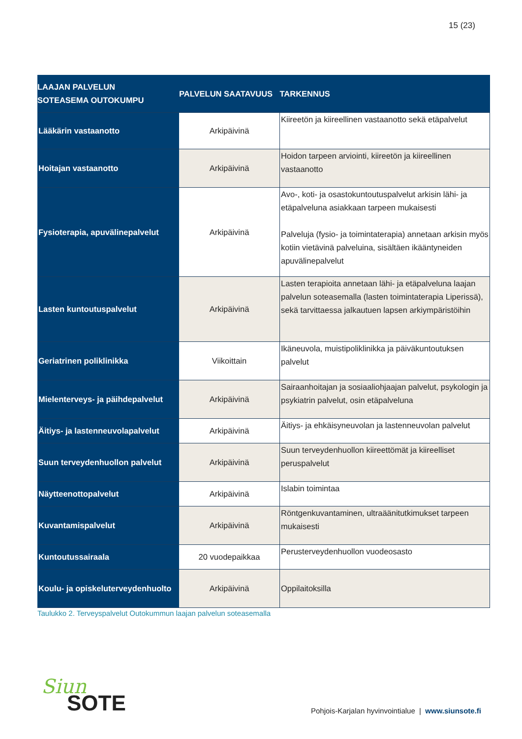15 (23)
| LAAJAN PALVELUN SOTEASEMA OUTOKUMPU | PALVELUN SAATAVUUS | TARKENNUS |
| --- | --- | --- |
| Lääkärin vastaanotto | Arkipäivinä | Kiireetön ja kiireellinen vastaanotto sekä etäpalvelut |
| Hoitajan vastaanotto | Arkipäivinä | Hoidon tarpeen arviointi, kiireetön ja kiireellinen vastaanotto |
| Fysioterapia, apuvälinepalvelut | Arkipäivinä | Avo-, koti- ja osastokuntoutuspalvelut arkisin lähi- ja etäpalveluna asiakkaan tarpeen mukaisesti Palveluja (fysio- ja toimintaterapia) annetaan arkisin myös kotiin vietävinä palveluina, sisältäen ikääntyneiden apuvälinepalvelut |
| Lasten kuntoutuspalvelut | Arkipäivinä | Lasten terapioita annetaan lähi- ja etäpalveluna laajan palvelun soteasemalla (lasten toimintaterapia Liperissä), sekä tarvittaessa jalkautuen lapsen arkiympäristöihin |
| Geriatrinen poliklinikka | Viikoittain | Ikäneuvola, muistipoliklinikka ja päiväkuntoutuksen palvelut |
| Mielenterveys- ja päihdepalvelut | Arkipäivinä | Sairaanhoitajan ja sosiaaliohjaajan palvelut, psykologin ja psykiatrin palvelut, osin etäpalveluna |
| Äitiys- ja lastenneuvolapalvelut | Arkipäivinä | Äitiys- ja ehkäisyneuvolan ja lastenneuvolan palvelut |
| Suun terveydenhuollon palvelut | Arkipäivinä | Suun terveydenhuollon kiireettömät ja kiireelliset peruspalvelut |
| Näytteenottopalvelut | Arkipäivinä | Islabin toimintaa |
| Kuvantamispalvelut | Arkipäivinä | Röntgenkuvantaminen, ultraäänitutkimukset tarpeen mukaisesti |
| Kuntoutussairaala | 20 vuodepaikkaa | Perusterveydenhuollon vuodeosasto |
| Koulu- ja opiskeluterveydenhuolto | Arkipäivinä | Oppilaitoksilla |
Taulukko 2. Terveyspalvelut Outokummun laajan palvelun soteasemalla
Siun
SOTE
Pohjois-Karjalan hyvinvointialue | www.siunsote.fi